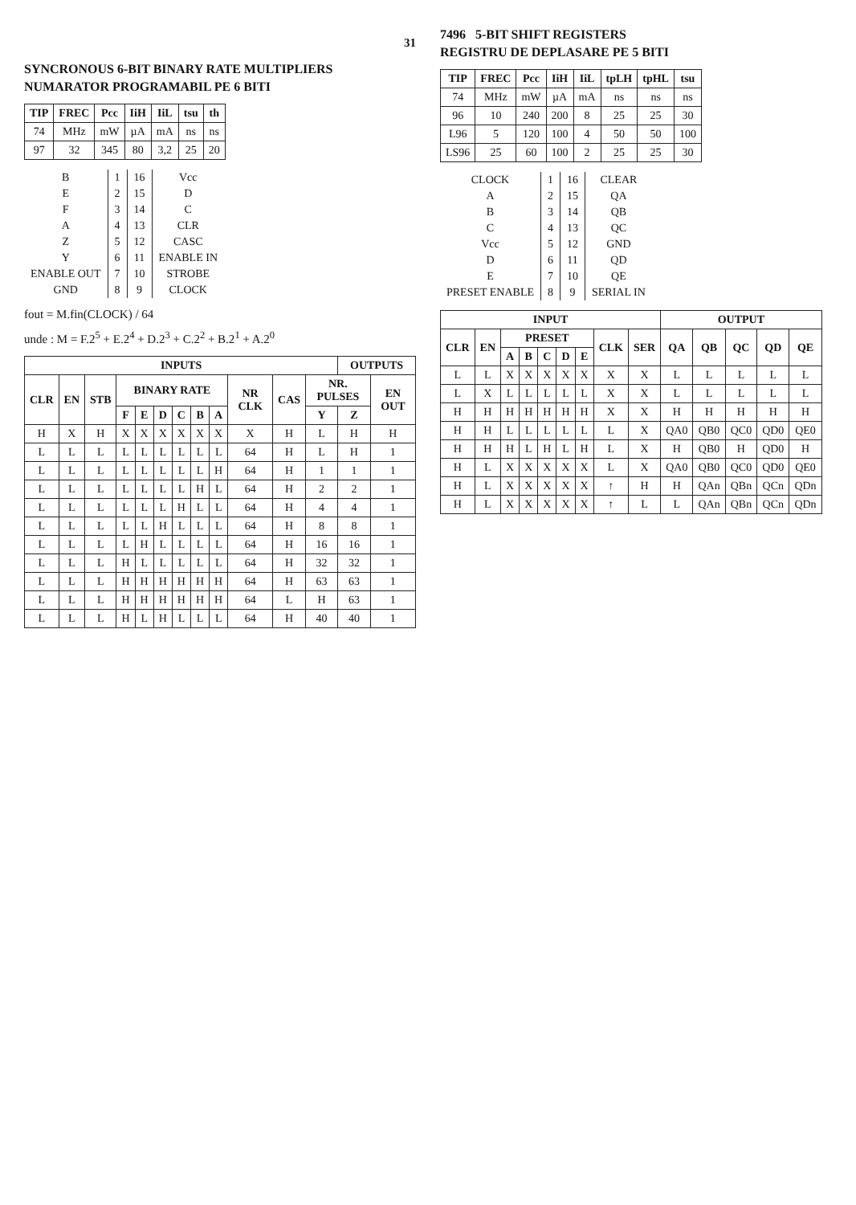31
SYNCRONOUS 6-BIT BINARY RATE MULTIPLIERS
NUMARATOR PROGRAMABIL PE 6 BITI
| TIP | FREC | Pcc | IiH | IiL | tsu | th |
| --- | --- | --- | --- | --- | --- | --- |
| 74 | MHz | mW | µA | mA | ns | ns |
| 97 | 32 | 345 | 80 | 3,2 | 25 | 20 |
| B | 1 | 16 | Vcc |
| E | 2 | 15 | D |
| F | 3 | 14 | C |
| A | 4 | 13 | CLR |
| Z | 5 | 12 | CASC |
| Y | 6 | 11 | ENABLE IN |
| ENABLE OUT | 7 | 10 | STROBE |
| GND | 8 | 9 | CLOCK |
fout = M.fin(CLOCK) / 64
unde : M = F.2<sup>5</sup> + E.2<sup>4</sup> + D.2<sup>3</sup> + C.2<sup>2</sup> + B.2<sup>1</sup> + A.2<sup>0</sup>
| INPUTS | | | | | | | | | | | | OUTPUTS | |
| --- | --- | --- | --- | --- | --- | --- | --- | --- | --- | --- | --- | --- | --- |
| CLR | EN | STB | BINARY RATE | | | | | | NR CLK | CAS | NR. PULSES | | EN OUT |
| | | | F | E | D | C | B | A | | | Y | Z | |
| H | X | H | X | X | X | X | X | X | X | H | L | H | H |
| L | L | L | L | L | L | L | L | L | 64 | H | L | H | 1 |
| L | L | L | L | L | L | L | L | H | 64 | H | 1 | 1 | 1 |
| L | L | L | L | L | L | L | H | L | 64 | H | 2 | 2 | 1 |
| L | L | L | L | L | L | H | L | L | 64 | H | 4 | 4 | 1 |
| L | L | L | L | L | H | L | L | L | 64 | H | 8 | 8 | 1 |
| L | L | L | L | H | L | L | L | L | 64 | H | 16 | 16 | 1 |
| L | L | L | H | L | L | L | L | L | 64 | H | 32 | 32 | 1 |
| L | L | L | H | H | H | H | H | H | 64 | H | 63 | 63 | 1 |
| L | L | L | H | H | H | H | H | H | 64 | L | H | 63 | 1 |
| L | L | L | H | L | H | L | L | L | 64 | H | 40 | 40 | 1 |
7496 5-BIT SHIFT REGISTERS
REGISTRU DE DEPLASARE PE 5 BITI
| TIP | FREC | Pcc | IiH | IiL | tpLH | tpHL | tsu |
| --- | --- | --- | --- | --- | --- | --- | --- |
| 74 | MHz | mW | µA | mA | ns | ns | ns |
| 96 | 10 | 240 | 200 | 8 | 25 | 25 | 30 |
| L96 | 5 | 120 | 100 | 4 | 50 | 50 | 100 |
| LS96 | 25 | 60 | 100 | 2 | 25 | 25 | 30 |
| CLOCK | 1 | 16 | CLEAR |
| A | 2 | 15 | QA |
| B | 3 | 14 | QB |
| C | 4 | 13 | QC |
| Vcc | 5 | 12 | GND |
| D | 6 | 11 | QD |
| E | 7 | 10 | QE |
| PRESET ENABLE | 8 | 9 | SERIAL IN |
| INPUT | | | | | | | | | OUTPUT | | | | |
| --- | --- | --- | --- | --- | --- | --- | --- | --- | --- | --- | --- | --- | --- |
| CLR | EN | PRESET | | | | | CLK | SER | QA | QB | QC | QD | QE |
| | | A | B | C | D | E | | | | | | | |
| L | L | X | X | X | X | X | X | X | L | L | L | L | L |
| L | X | L | L | L | L | L | X | X | L | L | L | L | L |
| H | H | H | H | H | H | H | X | X | H | H | H | H | H |
| H | H | L | L | L | L | L | L | X | QA0 | QB0 | QC0 | QD0 | QE0 |
| H | H | H | L | H | L | H | L | X | H | QB0 | H | QD0 | H |
| H | L | X | X | X | X | X | L | X | QA0 | QB0 | QC0 | QD0 | QE0 |
| H | L | X | X | X | X | X | ↑ | H | H | QAn | QBn | QCn | QDn |
| H | L | X | X | X | X | X | ↑ | L | L | QAn | QBn | QCn | QDn |